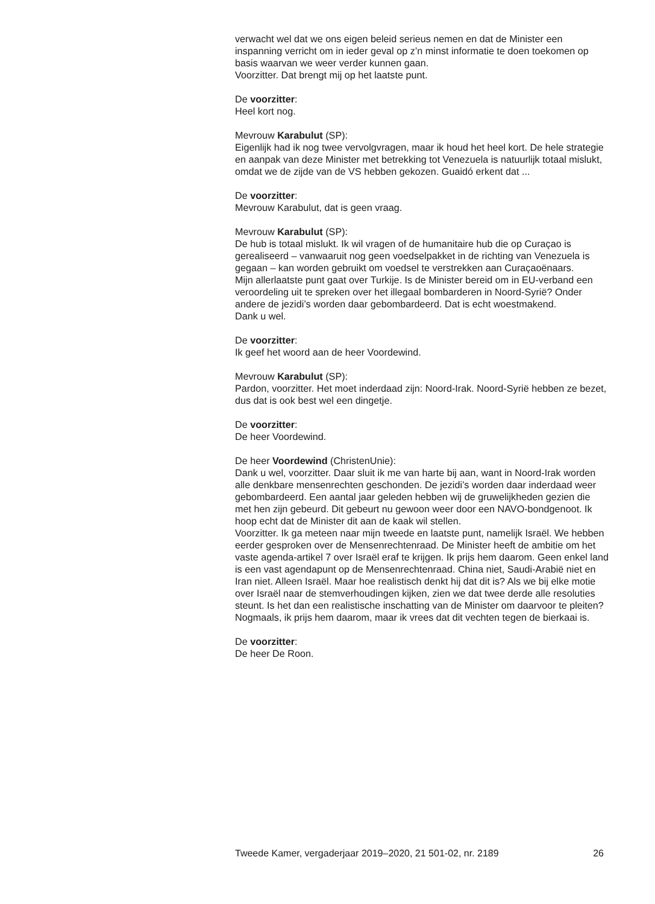verwacht wel dat we ons eigen beleid serieus nemen en dat de Minister een inspanning verricht om in ieder geval op z’n minst informatie te doen toekomen op basis waarvan we weer verder kunnen gaan.
Voorzitter. Dat brengt mij op het laatste punt.
De voorzitter:
Heel kort nog.
Mevrouw Karabulut (SP):
Eigenlijk had ik nog twee vervolgvragen, maar ik houd het heel kort. De hele strategie en aanpak van deze Minister met betrekking tot Venezuela is natuurlijk totaal mislukt, omdat we de zijde van de VS hebben gekozen. Guaidó erkent dat ...
De voorzitter:
Mevrouw Karabulut, dat is geen vraag.
Mevrouw Karabulut (SP):
De hub is totaal mislukt. Ik wil vragen of de humanitaire hub die op Curaçao is gerealiseerd – vanwaaruit nog geen voedselpakket in de richting van Venezuela is gegaan – kan worden gebruikt om voedsel te verstrekken aan Curaçaoënaars.
Mijn allerlaatste punt gaat over Turkije. Is de Minister bereid om in EU-verband een veroordeling uit te spreken over het illegaal bombarderen in Noord-Syrië? Onder andere de jezidi’s worden daar gebombardeerd. Dat is echt woestmakend.
Dank u wel.
De voorzitter:
Ik geef het woord aan de heer Voordewind.
Mevrouw Karabulut (SP):
Pardon, voorzitter. Het moet inderdaad zijn: Noord-Irak. Noord-Syrië hebben ze bezet, dus dat is ook best wel een dingetje.
De voorzitter:
De heer Voordewind.
De heer Voordewind (ChristenUnie):
Dank u wel, voorzitter. Daar sluit ik me van harte bij aan, want in Noord-Irak worden alle denkbare mensenrechten geschonden. De jezidi’s worden daar inderdaad weer gebombardeerd. Een aantal jaar geleden hebben wij de gruwelijkheden gezien die met hen zijn gebeurd. Dit gebeurt nu gewoon weer door een NAVO-bondgenoot. Ik hoop echt dat de Minister dit aan de kaak wil stellen.
Voorzitter. Ik ga meteen naar mijn tweede en laatste punt, namelijk Israël. We hebben eerder gesproken over de Mensenrechtenraad. De Minister heeft de ambitie om het vaste agenda-artikel 7 over Israël eraf te krijgen. Ik prijs hem daarom. Geen enkel land is een vast agendapunt op de Mensenrechtenraad. China niet, Saudi-Arabië niet en Iran niet. Alleen Israël. Maar hoe realistisch denkt hij dat dit is? Als we bij elke motie over Israël naar de stemverhoudingen kijken, zien we dat twee derde alle resoluties steunt. Is het dan een realistische inschatting van de Minister om daarvoor te pleiten? Nogmaals, ik prijs hem daarom, maar ik vrees dat dit vechten tegen de bierkaai is.
De voorzitter:
De heer De Roon.
Tweede Kamer, vergaderjaar 2019–2020, 21 501-02, nr. 2189 26